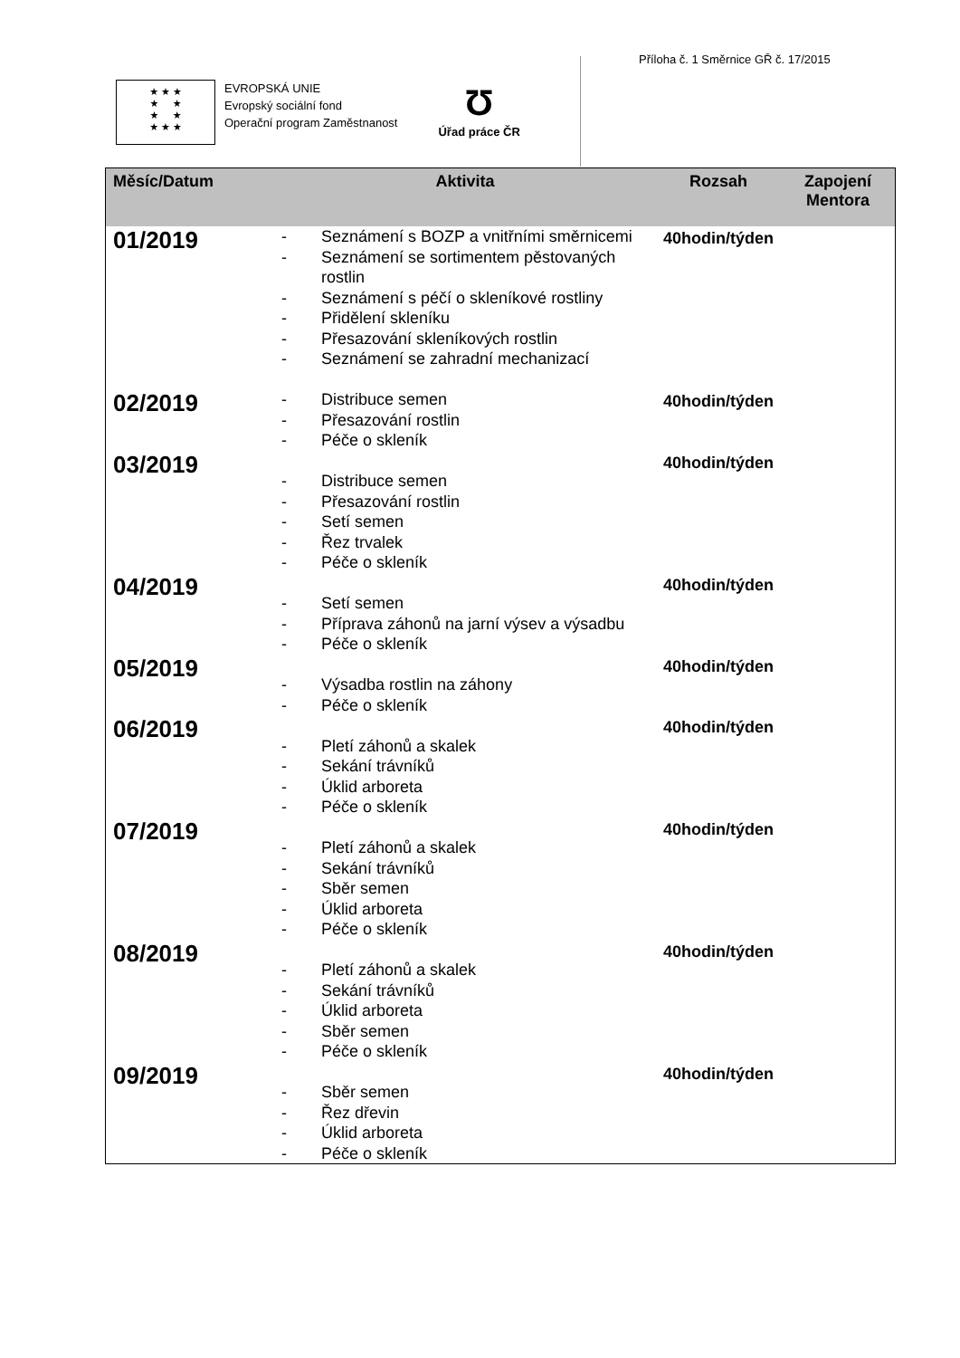Příloha č. 1 Směrnice GŘ č. 17/2015
★ ★ ★
★ ★
★ ★
★ ★ ★
EVROPSKÁ UNIE
Evropský sociální fond
Operační program Zaměstnanost
Ʊ
Úřad práce ČR
| Měsíc/Datum | Aktivita | Rozsah | Zapojení Mentora |
| --- | --- | --- | --- |
| 01/2019 | - Seznámení s BOZP a vnitřními směrnicemi - Seznámení se sortimentem pěstovaných rostlin - Seznámení s péčí o skleníkové rostliny - Přidělení skleníku - Přesazování skleníkových rostlin - Seznámení se zahradní mechanizací | 40hodin/týden | |
| 02/2019 | - Distribuce semen - Přesazování rostlin - Péče o skleník | 40hodin/týden | |
| 03/2019 | - Distribuce semen - Přesazování rostlin - Setí semen - Řez trvalek - Péče o skleník | 40hodin/týden | |
| 04/2019 | - Setí semen - Příprava záhonů na jarní výsev a výsadbu - Péče o skleník | 40hodin/týden | |
| 05/2019 | - Výsadba rostlin na záhony - Péče o skleník | 40hodin/týden | |
| 06/2019 | - Pletí záhonů a skalek - Sekání trávníků - Úklid arboreta - Péče o skleník | 40hodin/týden | |
| 07/2019 | - Pletí záhonů a skalek - Sekání trávníků - Sběr semen - Úklid arboreta - Péče o skleník | 40hodin/týden | |
| 08/2019 | - Pletí záhonů a skalek - Sekání trávníků - Úklid arboreta - Sběr semen - Péče o skleník | 40hodin/týden | |
| 09/2019 | - Sběr semen - Řez dřevin - Úklid arboreta - Péče o skleník | 40hodin/týden | |